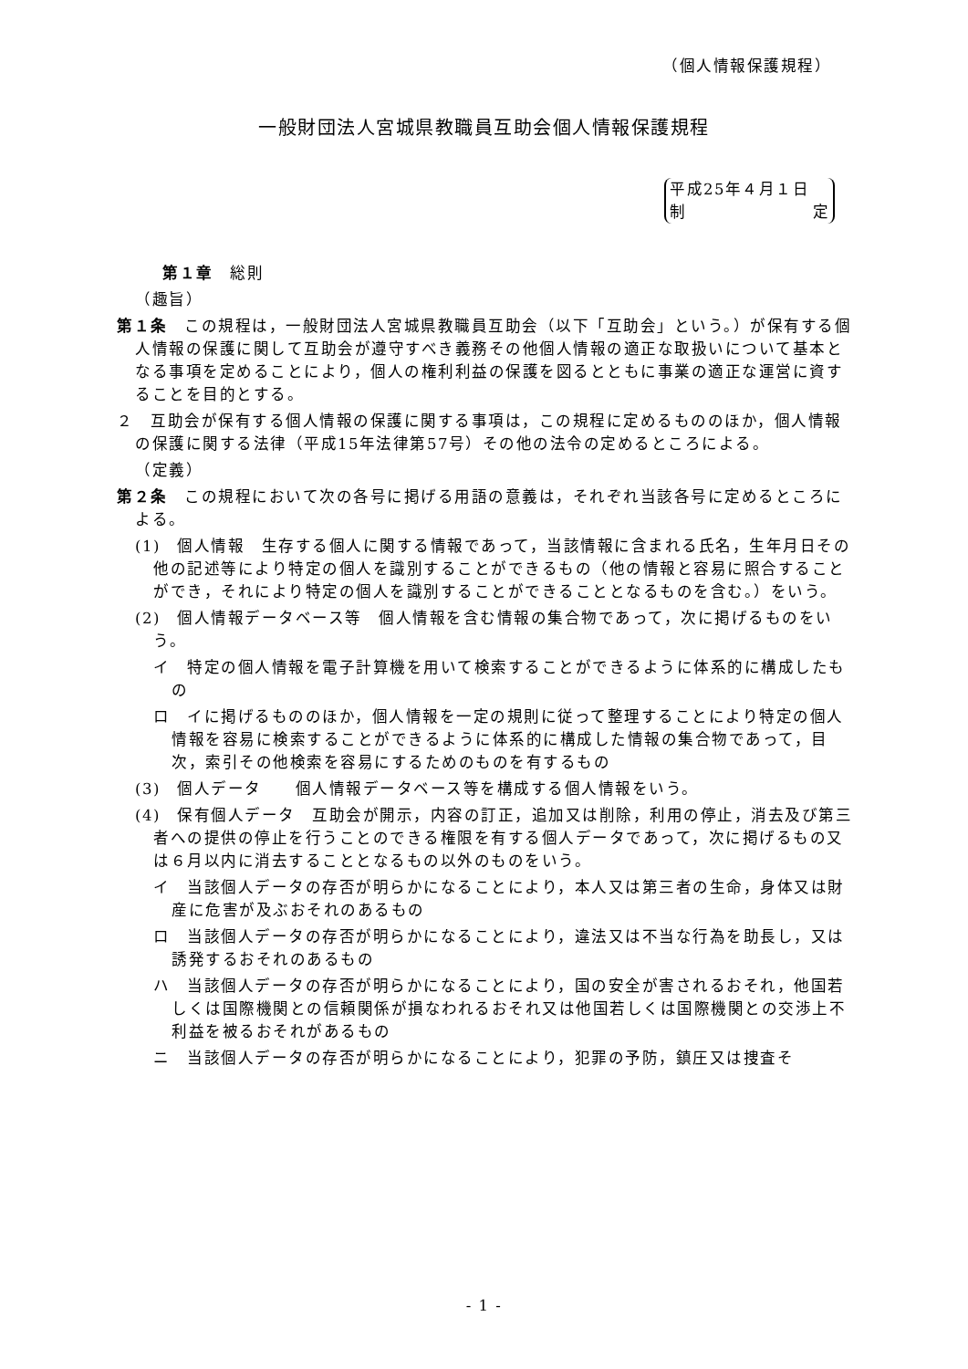（個人情報保護規程）
一般財団法人宮城県教職員互助会個人情報保護規程
平成25年４月１日
制 定
第１章　総則
（趣旨）
第１条　この規程は，一般財団法人宮城県教職員互助会（以下「互助会」という。）が保有する個人情報の保護に関して互助会が遵守すべき義務その他個人情報の適正な取扱いについて基本となる事項を定めることにより，個人の権利利益の保護を図るとともに事業の適正な運営に資することを目的とする。
２　互助会が保有する個人情報の保護に関する事項は，この規程に定めるもののほか，個人情報の保護に関する法律（平成15年法律第57号）その他の法令の定めるところによる。
（定義）
第２条　この規程において次の各号に掲げる用語の意義は，それぞれ当該各号に定めるところによる。
(1)　個人情報　生存する個人に関する情報であって，当該情報に含まれる氏名，生年月日その他の記述等により特定の個人を識別することができるもの（他の情報と容易に照合することができ，それにより特定の個人を識別することができることとなるものを含む。）をいう。
(2)　個人情報データベース等　個人情報を含む情報の集合物であって，次に掲げるものをいう。
イ　特定の個人情報を電子計算機を用いて検索することができるように体系的に構成したもの
ロ　イに掲げるもののほか，個人情報を一定の規則に従って整理することにより特定の個人情報を容易に検索することができるように体系的に構成した情報の集合物であって，目次，索引その他検索を容易にするためのものを有するもの
(3)　個人データ　　個人情報データベース等を構成する個人情報をいう。
(4)　保有個人データ　互助会が開示，内容の訂正，追加又は削除，利用の停止，消去及び第三者への提供の停止を行うことのできる権限を有する個人データであって，次に掲げるもの又は６月以内に消去することとなるもの以外のものをいう。
イ　当該個人データの存否が明らかになることにより，本人又は第三者の生命，身体又は財産に危害が及ぶおそれのあるもの
ロ　当該個人データの存否が明らかになることにより，違法又は不当な行為を助長し，又は誘発するおそれのあるもの
ハ　当該個人データの存否が明らかになることにより，国の安全が害されるおそれ，他国若しくは国際機関との信頼関係が損なわれるおそれ又は他国若しくは国際機関との交渉上不利益を被るおそれがあるもの
ニ　当該個人データの存否が明らかになることにより，犯罪の予防，鎮圧又は捜査そ
- 1 -